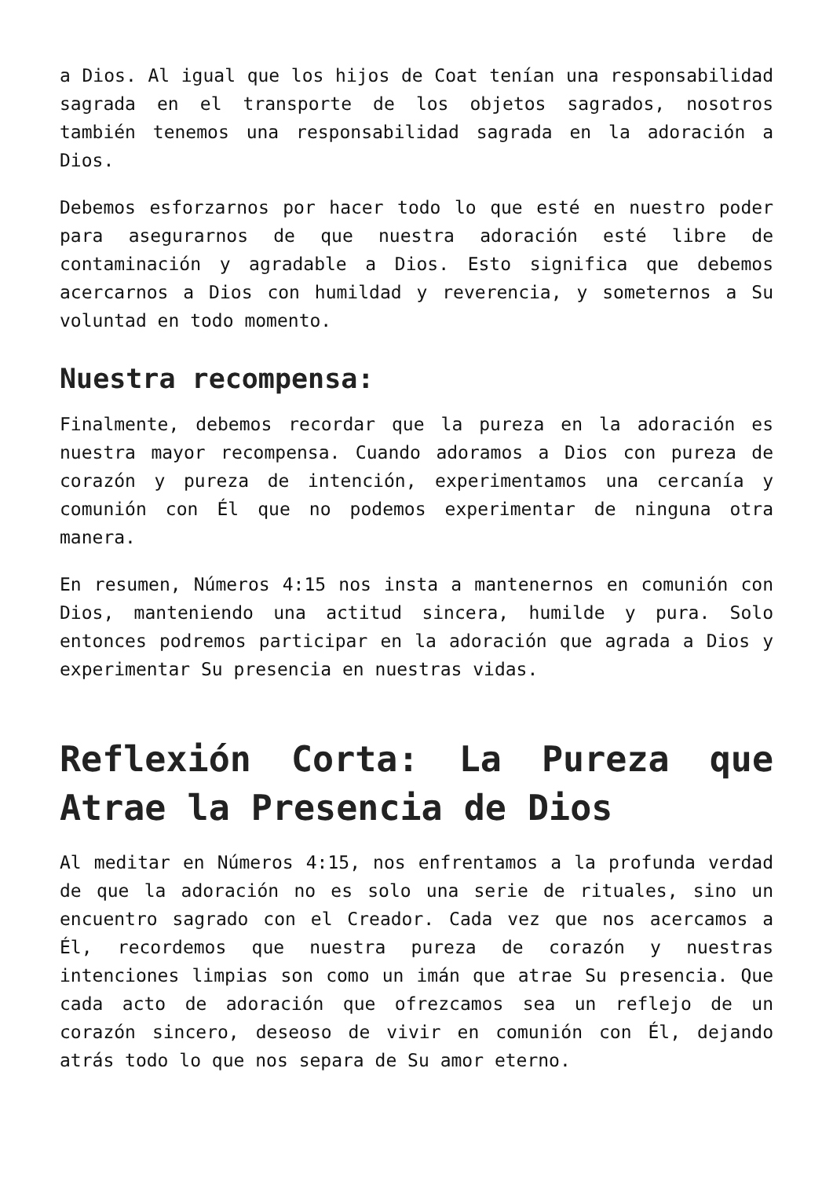a Dios. Al igual que los hijos de Coat tenían una responsabilidad sagrada en el transporte de los objetos sagrados, nosotros también tenemos una responsabilidad sagrada en la adoración a Dios.
Debemos esforzarnos por hacer todo lo que esté en nuestro poder para asegurarnos de que nuestra adoración esté libre de contaminación y agradable a Dios. Esto significa que debemos acercarnos a Dios con humildad y reverencia, y someternos a Su voluntad en todo momento.
Nuestra recompensa:
Finalmente, debemos recordar que la pureza en la adoración es nuestra mayor recompensa. Cuando adoramos a Dios con pureza de corazón y pureza de intención, experimentamos una cercanía y comunión con Él que no podemos experimentar de ninguna otra manera.
En resumen, Números 4:15 nos insta a mantenernos en comunión con Dios, manteniendo una actitud sincera, humilde y pura. Solo entonces podremos participar en la adoración que agrada a Dios y experimentar Su presencia en nuestras vidas.
Reflexión Corta: La Pureza que Atrae la Presencia de Dios
Al meditar en Números 4:15, nos enfrentamos a la profunda verdad de que la adoración no es solo una serie de rituales, sino un encuentro sagrado con el Creador. Cada vez que nos acercamos a Él, recordemos que nuestra pureza de corazón y nuestras intenciones limpias son como un imán que atrae Su presencia. Que cada acto de adoración que ofrezcamos sea un reflejo de un corazón sincero, deseoso de vivir en comunión con Él, dejando atrás todo lo que nos separa de Su amor eterno.